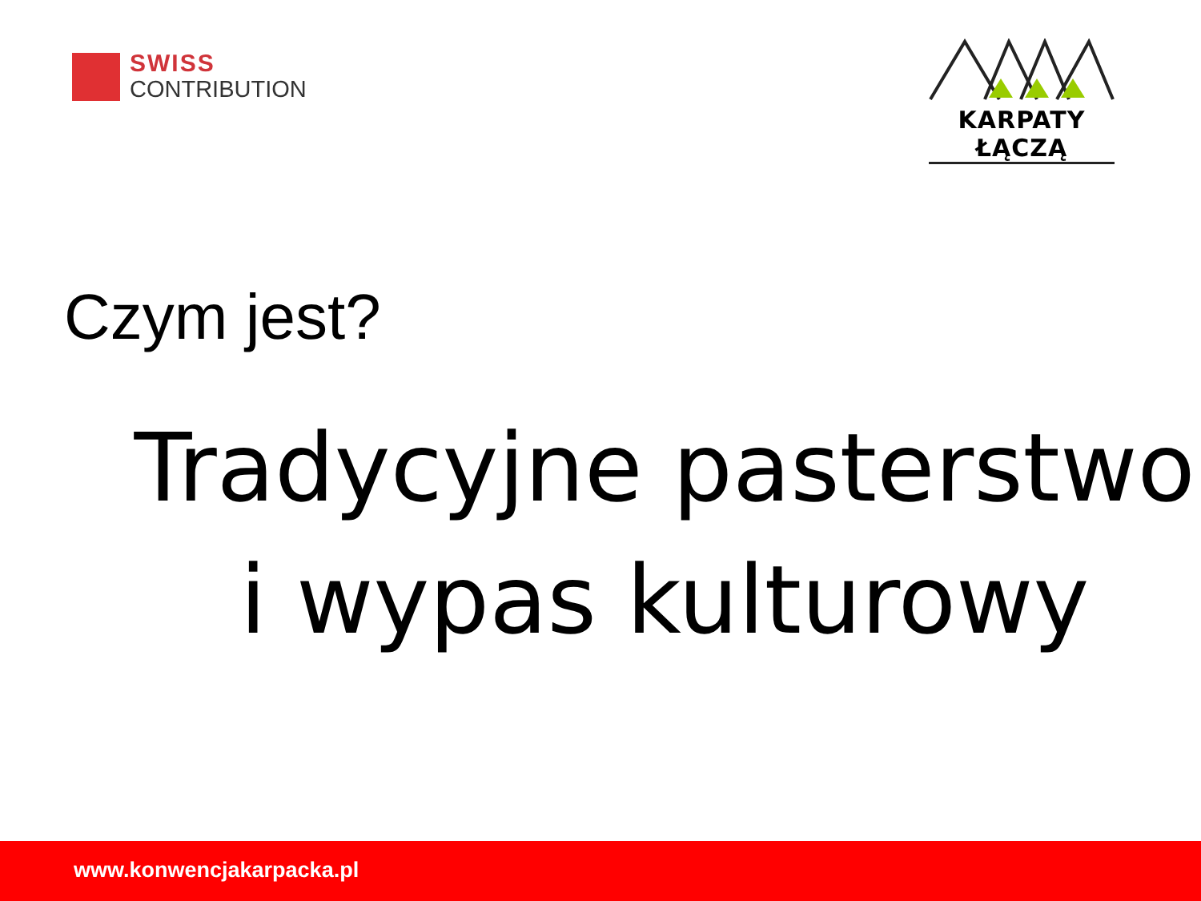SWISS
CONTRIBUTION
KARPATY ŁĄCZĄ
Czym jest?
Tradycyjne pasterstwo
i wypas kulturowy
www.konwencjakarpacka.pl